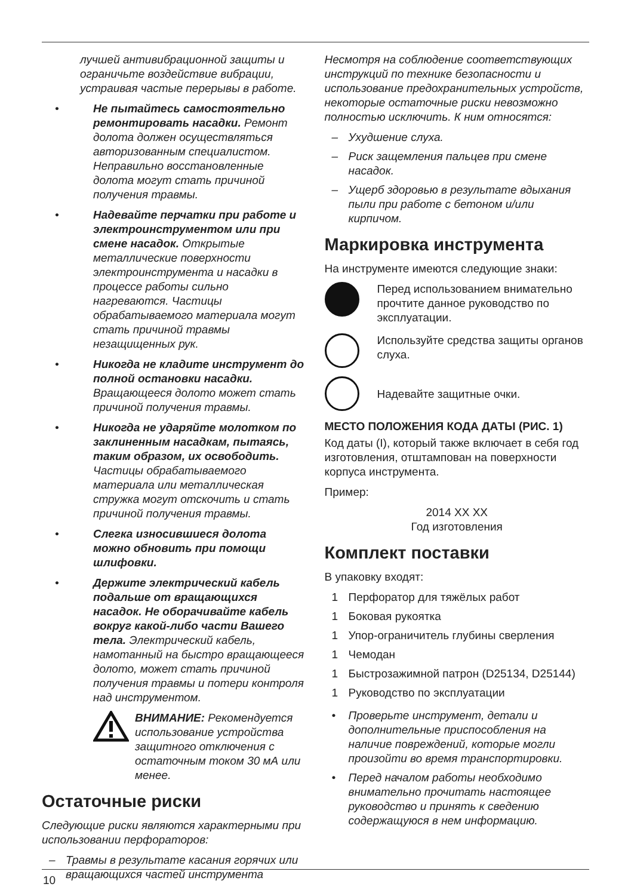лучшей антивибрационной защиты и ограничьте воздействие вибрации, устраивая частые перерывы в работе.
• Не пытайтесь самостоятельно ремонтировать насадки. Ремонт долота должен осуществляться авторизованным специалистом. Неправильно восстановленные долота могут стать причиной получения травмы.
• Надевайте перчатки при работе и электроинструментом или при смене насадок. Открытые металлические поверхности электроинструмента и насадки в процессе работы сильно нагреваются. Частицы обрабатываемого материала могут стать причиной травмы незащищенных рук.
• Никогда не кладите инструмент до полной остановки насадки. Вращающееся долото может стать причиной получения травмы.
• Никогда не ударяйте молотком по заклиненным насадкам, пытаясь, таким образом, их освободить. Частицы обрабатываемого материала или металлическая стружка могут отскочить и стать причиной получения травмы.
• Слегка износившиеся долота можно обновить при помощи шлифовки.
• Держите электрический кабель подальше от вращающихся насадок. Не оборачивайте кабель вокруг какой-либо части Вашего тела. Электрический кабель, намотанный на быстро вращающееся долото, может стать причиной получения травмы и потери контроля над инструментом.
ВНИМАНИЕ: Рекомендуется использование устройства защитного отключения с остаточным током 30 мА или менее.
Остаточные риски
Следующие риски являются характерными при использовании перфораторов:
– Травмы в результате касания горячих или вращающихся частей инструмента
Несмотря на соблюдение соответствующих инструкций по технике безопасности и использование предохранительных устройств, некоторые остаточные риски невозможно полностью исключить. К ним относятся:
– Ухудшение слуха.
– Риск защемления пальцев при смене насадок.
– Ущерб здоровью в результате вдыхания пыли при работе с бетоном и/или кирпичом.
Маркировка инструмента
На инструменте имеются следующие знаки:
Перед использованием внимательно прочтите данное руководство по эксплуатации.
Используйте средства защиты органов слуха.
Надевайте защитные очки.
МЕСТО ПОЛОЖЕНИЯ КОДА ДАТЫ (РИС. 1)
Код даты (I), который также включает в себя год изготовления, отштампован на поверхности корпуса инструмента.
Пример:
2014 XX XX
Год изготовления
Комплект поставки
В упаковку входят:
1 Перфоратор для тяжёлых работ
1 Боковая рукоятка
1 Упор-ограничитель глубины сверления
1 Чемодан
1 Быстрозажимной патрон (D25134, D25144)
1 Руководство по эксплуатации
• Проверьте инструмент, детали и дополнительные приспособления на наличие повреждений, которые могли произойти во время транспортировки.
• Перед началом работы необходимо внимательно прочитать настоящее руководство и принять к сведению содержащуюся в нем информацию.
10